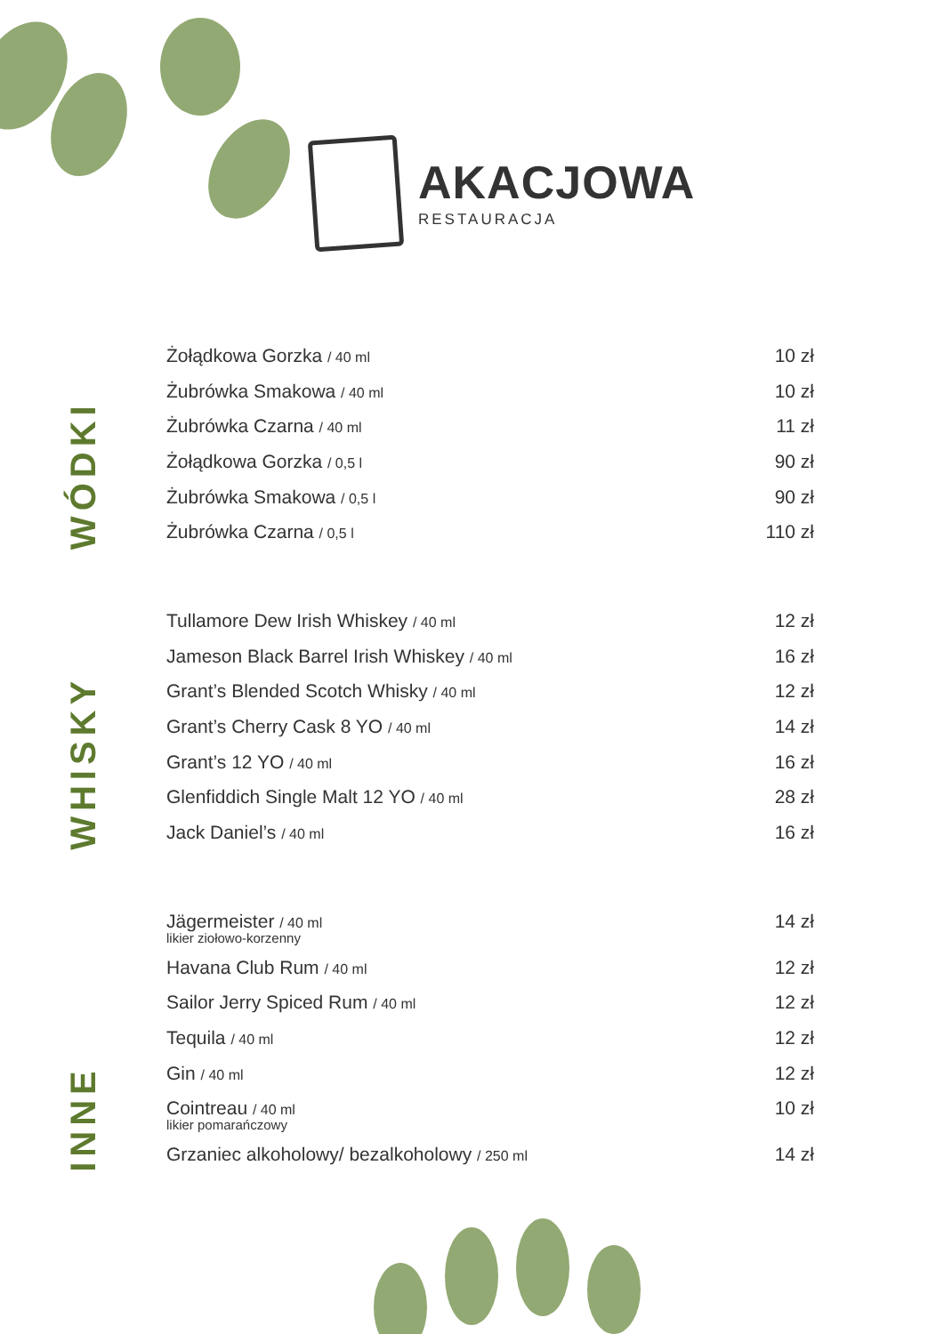AKACJOWA
RESTAURACJA
WÓDKI
Żołądkowa Gorzka / 40 ml 10 zł
Żubrówka Smakowa / 40 ml 10 zł
Żubrówka Czarna / 40 ml 11 zł
Żołądkowa Gorzka / 0,5 l 90 zł
Żubrówka Smakowa / 0,5 l 90 zł
Żubrówka Czarna / 0,5 l 110 zł
WHISKY
Tullamore Dew Irish Whiskey / 40 ml 12 zł
Jameson Black Barrel Irish Whiskey / 40 ml 16 zł
Grant’s Blended Scotch Whisky / 40 ml 12 zł
Grant’s Cherry Cask 8 YO / 40 ml 14 zł
Grant’s 12 YO / 40 ml 16 zł
Glenfiddich Single Malt 12 YO / 40 ml 28 zł
Jack Daniel’s / 40 ml 16 zł
INNE
Jägermeister / 40 ml 14 zł
likier ziołowo-korzenny
Havana Club Rum / 40 ml 12 zł
Sailor Jerry Spiced Rum / 40 ml 12 zł
Tequila / 40 ml 12 zł
Gin / 40 ml 12 zł
Cointreau / 40 ml 10 zł
likier pomarańczowy
Grzaniec alkoholowy/ bezalkoholowy / 250 ml 14 zł